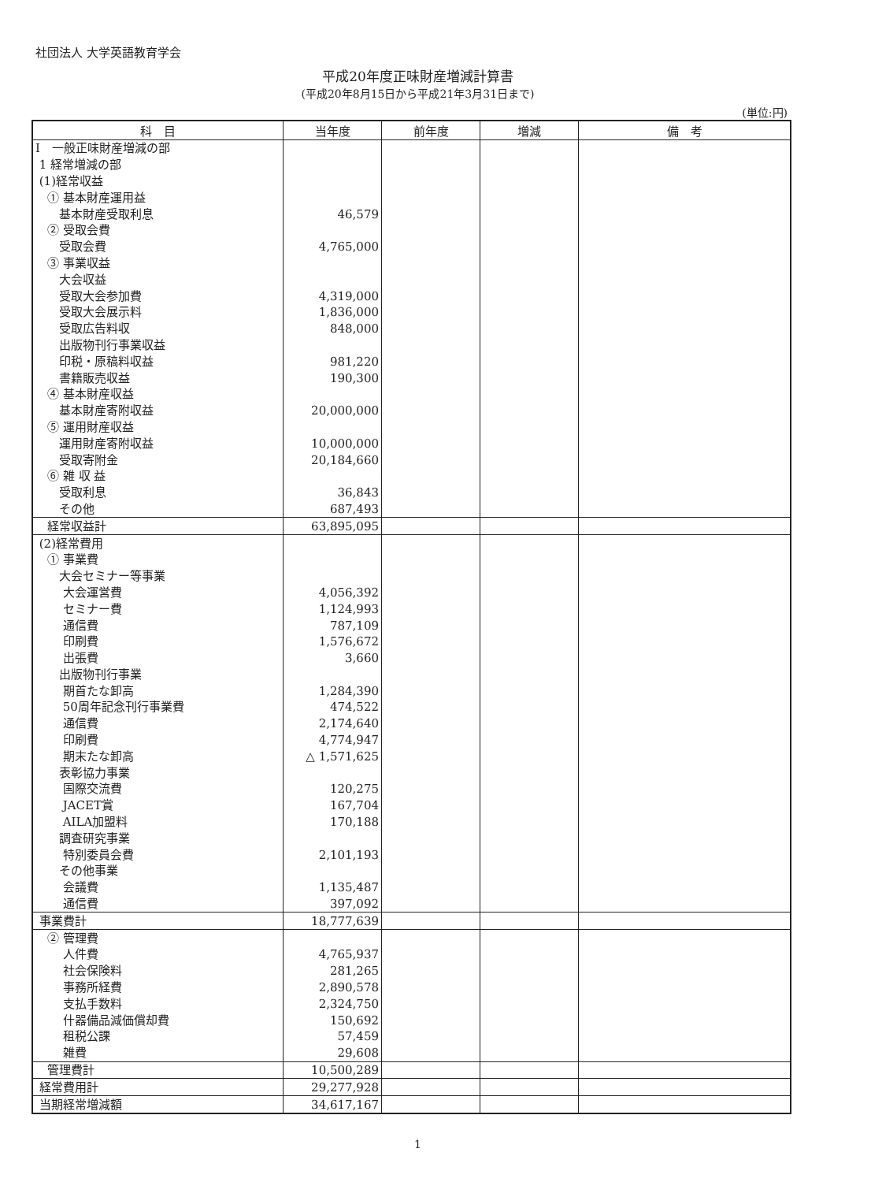社団法人 大学英語教育学会
平成20年度正味財産増減計算書
(平成20年8月15日から平成21年3月31日まで)
(単位:円)
| 科 目 | 当年度 | 前年度 | 増減 | 備 考 |
| --- | --- | --- | --- | --- |
| Ⅰ 一般正味財産増減の部 | | | | |
| 1 経常増減の部 | | | | |
| (1)経常収益 | | | | |
| ① 基本財産運用益 | | | | |
| 基本財産受取利息 | 46,579 | | | |
| ② 受取会費 | | | | |
| 受取会費 | 4,765,000 | | | |
| ③ 事業収益 | | | | |
| 大会収益 | | | | |
| 受取大会参加費 | 4,319,000 | | | |
| 受取大会展示料 | 1,836,000 | | | |
| 受取広告料収 | 848,000 | | | |
| 出版物刊行事業収益 | | | | |
| 印税・原稿料収益 | 981,220 | | | |
| 書籍販売収益 | 190,300 | | | |
| ④ 基本財産収益 | | | | |
| 基本財産寄附収益 | 20,000,000 | | | |
| ⑤ 運用財産収益 | | | | |
| 運用財産寄附収益 | 10,000,000 | | | |
| 受取寄附金 | 20,184,660 | | | |
| ⑥ 雑 収 益 | | | | |
| 受取利息 | 36,843 | | | |
| その他 | 687,493 | | | |
| 経常収益計 | 63,895,095 | | | |
| (2)経常費用 | | | | |
| ① 事業費 | | | | |
| 大会セミナー等事業 | | | | |
| 大会運営費 | 4,056,392 | | | |
| セミナー費 | 1,124,993 | | | |
| 通信費 | 787,109 | | | |
| 印刷費 | 1,576,672 | | | |
| 出張費 | 3,660 | | | |
| 出版物刊行事業 | | | | |
| 期首たな卸高 | 1,284,390 | | | |
| 50周年記念刊行事業費 | 474,522 | | | |
| 通信費 | 2,174,640 | | | |
| 印刷費 | 4,774,947 | | | |
| 期末たな卸高 | △ 1,571,625 | | | |
| 表彰協力事業 | | | | |
| 国際交流費 | 120,275 | | | |
| JACET賞 | 167,704 | | | |
| AILA加盟料 | 170,188 | | | |
| 調査研究事業 | | | | |
| 特別委員会費 | 2,101,193 | | | |
| その他事業 | | | | |
| 会議費 | 1,135,487 | | | |
| 通信費 | 397,092 | | | |
| 事業費計 | 18,777,639 | | | |
| ② 管理費 | | | | |
| 人件費 | 4,765,937 | | | |
| 社会保険料 | 281,265 | | | |
| 事務所経費 | 2,890,578 | | | |
| 支払手数料 | 2,324,750 | | | |
| 什器備品減価償却費 | 150,692 | | | |
| 租税公課 | 57,459 | | | |
| 雑費 | 29,608 | | | |
| 管理費計 | 10,500,289 | | | |
| 経常費用計 | 29,277,928 | | | |
| 当期経常増減額 | 34,617,167 | | | |
1